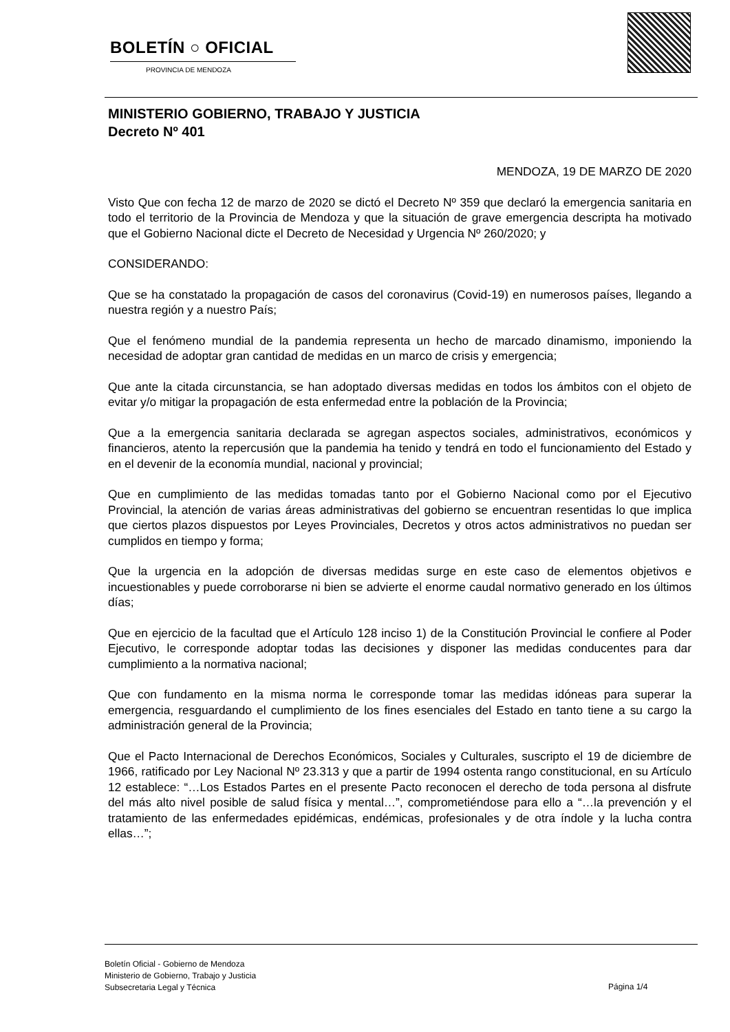BOLETÍN ○ OFICIAL
PROVINCIA DE MENDOZA
MINISTERIO GOBIERNO, TRABAJO Y JUSTICIA
Decreto Nº 401
MENDOZA, 19 DE MARZO DE 2020
Visto Que con fecha 12 de marzo de 2020 se dictó el Decreto Nº 359 que declaró la emergencia sanitaria en todo el territorio de la Provincia de Mendoza y que la situación de grave emergencia descripta ha motivado que el Gobierno Nacional dicte el Decreto de Necesidad y Urgencia Nº 260/2020; y
CONSIDERANDO:
Que se ha constatado la propagación de casos del coronavirus (Covid-19) en numerosos países, llegando a nuestra región y a nuestro País;
Que el fenómeno mundial de la pandemia representa un hecho de marcado dinamismo, imponiendo la necesidad de adoptar gran cantidad de medidas en un marco de crisis y emergencia;
Que ante la citada circunstancia, se han adoptado diversas medidas en todos los ámbitos con el objeto de evitar y/o mitigar la propagación de esta enfermedad entre la población de la Provincia;
Que a la emergencia sanitaria declarada se agregan aspectos sociales, administrativos, económicos y financieros, atento la repercusión que la pandemia ha tenido y tendrá en todo el funcionamiento del Estado y en el devenir de la economía mundial, nacional y provincial;
Que en cumplimiento de las medidas tomadas tanto por el Gobierno Nacional como por el Ejecutivo Provincial, la atención de varias áreas administrativas del gobierno se encuentran resentidas lo que implica que ciertos plazos dispuestos por Leyes Provinciales, Decretos y otros actos administrativos no puedan ser cumplidos en tiempo y forma;
Que la urgencia en la adopción de diversas medidas surge en este caso de elementos objetivos e incuestionables y puede corroborarse ni bien se advierte el enorme caudal normativo generado en los últimos días;
Que en ejercicio de la facultad que el Artículo 128 inciso 1) de la Constitución Provincial le confiere al Poder Ejecutivo, le corresponde adoptar todas las decisiones y disponer las medidas conducentes para dar cumplimiento a la normativa nacional;
Que con fundamento en la misma norma le corresponde tomar las medidas idóneas para superar la emergencia, resguardando el cumplimiento de los fines esenciales del Estado en tanto tiene a su cargo la administración general de la Provincia;
Que el Pacto Internacional de Derechos Económicos, Sociales y Culturales, suscripto el 19 de diciembre de 1966, ratificado por Ley Nacional Nº 23.313 y que a partir de 1994 ostenta rango constitucional, en su Artículo 12 establece: “…Los Estados Partes en el presente Pacto reconocen el derecho de toda persona al disfrute del más alto nivel posible de salud física y mental…”, comprometiéndose para ello a “…la prevención y el tratamiento de las enfermedades epidémicas, endémicas, profesionales y de otra índole y la lucha contra ellas…”;
Boletín Oficial - Gobierno de Mendoza
Ministerio de Gobierno, Trabajo y Justicia
Subsecretaria Legal y Técnica
Página 1/4